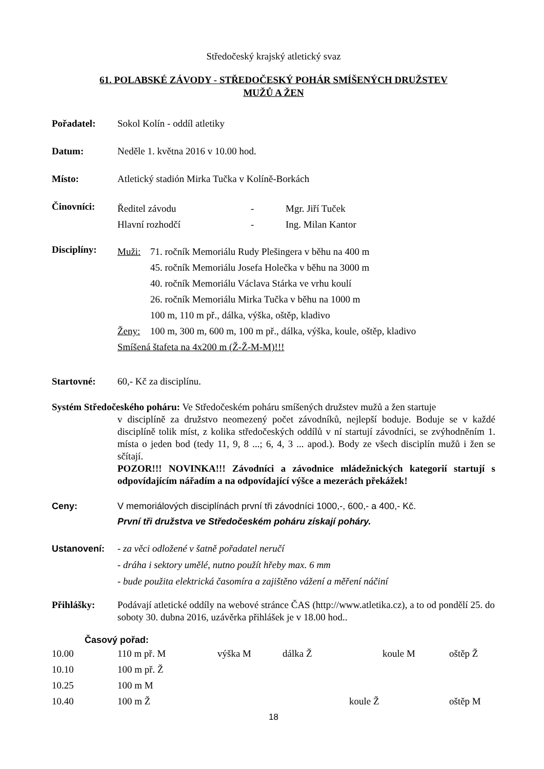Středočeský krajský atletický svaz
61. POLABSKÉ ZÁVODY - STŘEDOČESKÝ POHÁR SMÍŠENÝCH DRUŽSTEV
MUŽŮ A ŽEN
Pořadatel: Sokol Kolín - oddíl atletiky
Datum: Neděle 1. května 2016 v 10.00 hod.
Místo: Atletický stadión Mirka Tučka v Kolíně-Borkách
Činovníci:
| Ředitel závodu | - | Mgr. Jiří Tuček |
| Hlavní rozhodčí | - | Ing. Milan Kantor |
Disciplíny:
| Muži: | 71. ročník Memoriálu Rudy Plešingera v běhu na 400 m |
| | 45. ročník Memoriálu Josefa Holečka v běhu na 3000 m |
| | 40. ročník Memoriálu Václava Stárka ve vrhu koulí |
| | 26. ročník Memoriálu Mirka Tučka v běhu na 1000 m |
| | 100 m, 110 m př., dálka, výška, oštěp, kladivo |
| Ženy: | 100 m, 300 m, 600 m, 100 m př., dálka, výška, koule, oštěp, kladivo |
| Smíšená štafeta na 4x200 m (Ž-Ž-M-M)!!! | |
Startovné: 60,- Kč za disciplínu.
Systém Středočeského poháru: Ve Středočeském poháru smíšených družstev mužů a žen startuje
v disciplíně za družstvo neomezený počet závodníků, nejlepší boduje. Boduje se v každé disciplíně tolik míst, z kolika středočeských oddílů v ní startují závodníci, se zvýhodněním 1. místa o jeden bod (tedy 11, 9, 8 ...; 6, 4, 3 ... apod.). Body ze všech disciplín mužů i žen se sčítají.
POZOR!!! NOVINKA!!! Závodníci a závodnice mládežnických kategorií startují s odpovídajícím nářadím a na odpovídající výšce a mezerách překážek!
Ceny: V memoriálových disciplínách první tři závodníci 1000,-, 600,- a 400,- Kč.
První tři družstva ve Středočeském poháru získají poháry.
Ustanovení: - za věci odložené v šatně pořadatel neručí
- dráha i sektory umělé, nutno použít hřeby max. 6 mm
- bude použita elektrická časomíra a zajištěno vážení a měření náčiní
Přihlášky: Podávají atletické oddíly na webové stránce ČAS (http://www.atletika.cz), a to od pondělí 25. do soboty 30. dubna 2016, uzávěrka přihlášek je v 18.00 hod..
Časový pořad:
| 10.00 | 110 m př. M | výška M | dálka Ž | | koule M | oštěp Ž |
| 10.10 | 100 m př. Ž | | | | | |
| 10.25 | 100 m M | | | | | |
| 10.40 | 100 m Ž | | | koule Ž | | oštěp M |
18